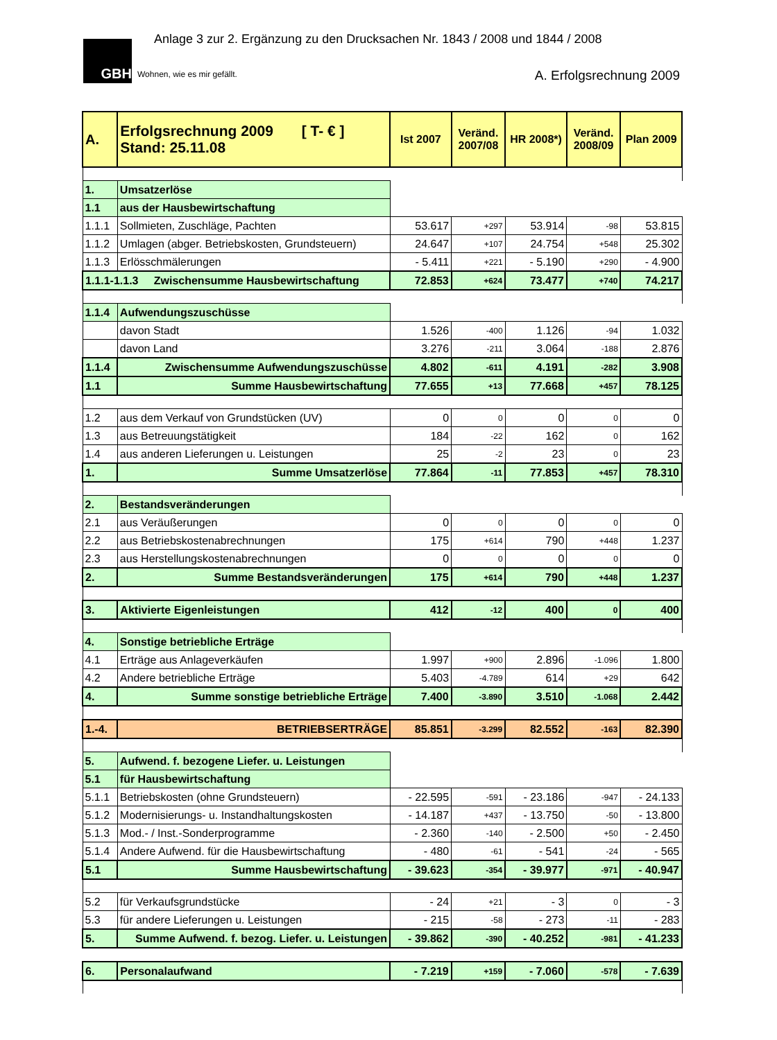GBH
Wohnen, wie es mir gefällt.
Anlage 3 zur 2. Ergänzung zu den Drucksachen Nr. 1843 / 2008 und 1844 / 2008
A. Erfolgsrechnung 2009
| A. | Erfolgsrechnung 2009 [ T- € ] Stand: 25.11.08 | Ist 2007 | Veränd. 2007/08 | HR 2008*) | Veränd. 2008/09 | Plan 2009 |
| --- | --- | --- | --- | --- | --- | --- |
| 1. | Umsatzerlöse | | | | | |
| 1.1 | aus der Hausbewirtschaftung | | | | | |
| 1.1.1 | Sollmieten, Zuschläge, Pachten | 53.617 | +297 | 53.914 | -98 | 53.815 |
| 1.1.2 | Umlagen (abger. Betriebskosten, Grundsteuern) | 24.647 | +107 | 24.754 | +548 | 25.302 |
| 1.1.3 | Erlösschmälerungen | - 5.411 | +221 | - 5.190 | +290 | - 4.900 |
| 1.1.1-1.1.3 Zwischensumme Hausbewirtschaftung | | 72.853 | +624 | 73.477 | +740 | 74.217 |
| 1.1.4 | Aufwendungszuschüsse | | | | | |
| | davon Stadt | 1.526 | -400 | 1.126 | -94 | 1.032 |
| | davon Land | 3.276 | -211 | 3.064 | -188 | 2.876 |
| 1.1.4 | Zwischensumme Aufwendungszuschüsse | 4.802 | -611 | 4.191 | -282 | 3.908 |
| 1.1 | Summe Hausbewirtschaftung | 77.655 | +13 | 77.668 | +457 | 78.125 |
| 1.2 | aus dem Verkauf von Grundstücken (UV) | 0 | 0 | 0 | 0 | 0 |
| 1.3 | aus Betreuungstätigkeit | 184 | -22 | 162 | 0 | 162 |
| 1.4 | aus anderen Lieferungen u. Leistungen | 25 | -2 | 23 | 0 | 23 |
| 1. | Summe Umsatzerlöse | 77.864 | -11 | 77.853 | +457 | 78.310 |
| 2. | Bestandsveränderungen | | | | | |
| 2.1 | aus Veräußerungen | 0 | 0 | 0 | 0 | 0 |
| 2.2 | aus Betriebskostenabrechnungen | 175 | +614 | 790 | +448 | 1.237 |
| 2.3 | aus Herstellungskostenabrechnungen | 0 | 0 | 0 | 0 | 0 |
| 2. | Summe Bestandsveränderungen | 175 | +614 | 790 | +448 | 1.237 |
| 3. | Aktivierte Eigenleistungen | 412 | -12 | 400 | 0 | 400 |
| 4. | Sonstige betriebliche Erträge | | | | | |
| 4.1 | Erträge aus Anlageverkäufen | 1.997 | +900 | 2.896 | -1.096 | 1.800 |
| 4.2 | Andere betriebliche Erträge | 5.403 | -4.789 | 614 | +29 | 642 |
| 4. | Summe sonstige betriebliche Erträge | 7.400 | -3.890 | 3.510 | -1.068 | 2.442 |
| 1.-4. | BETRIEBSERTRÄGE | 85.851 | -3.299 | 82.552 | -163 | 82.390 |
| 5. | Aufwend. f. bezogene Liefer. u. Leistungen | | | | | |
| 5.1 | für Hausbewirtschaftung | | | | | |
| 5.1.1 | Betriebskosten (ohne Grundsteuern) | - 22.595 | -591 | - 23.186 | -947 | - 24.133 |
| 5.1.2 | Modernisierungs- u. Instandhaltungskosten | - 14.187 | +437 | - 13.750 | -50 | - 13.800 |
| 5.1.3 | Mod.- / Inst.-Sonderprogramme | - 2.360 | -140 | - 2.500 | +50 | - 2.450 |
| 5.1.4 | Andere Aufwend. für die Hausbewirtschaftung | - 480 | -61 | - 541 | -24 | - 565 |
| 5.1 | Summe Hausbewirtschaftung | - 39.623 | -354 | - 39.977 | -971 | - 40.947 |
| 5.2 | für Verkaufsgrundstücke | - 24 | +21 | - 3 | 0 | - 3 |
| 5.3 | für andere Lieferungen u. Leistungen | - 215 | -58 | - 273 | -11 | - 283 |
| 5. | Summe Aufwend. f. bezog. Liefer. u. Leistungen | - 39.862 | -390 | - 40.252 | -981 | - 41.233 |
| 6. | Personalaufwand | - 7.219 | +159 | - 7.060 | -578 | - 7.639 |